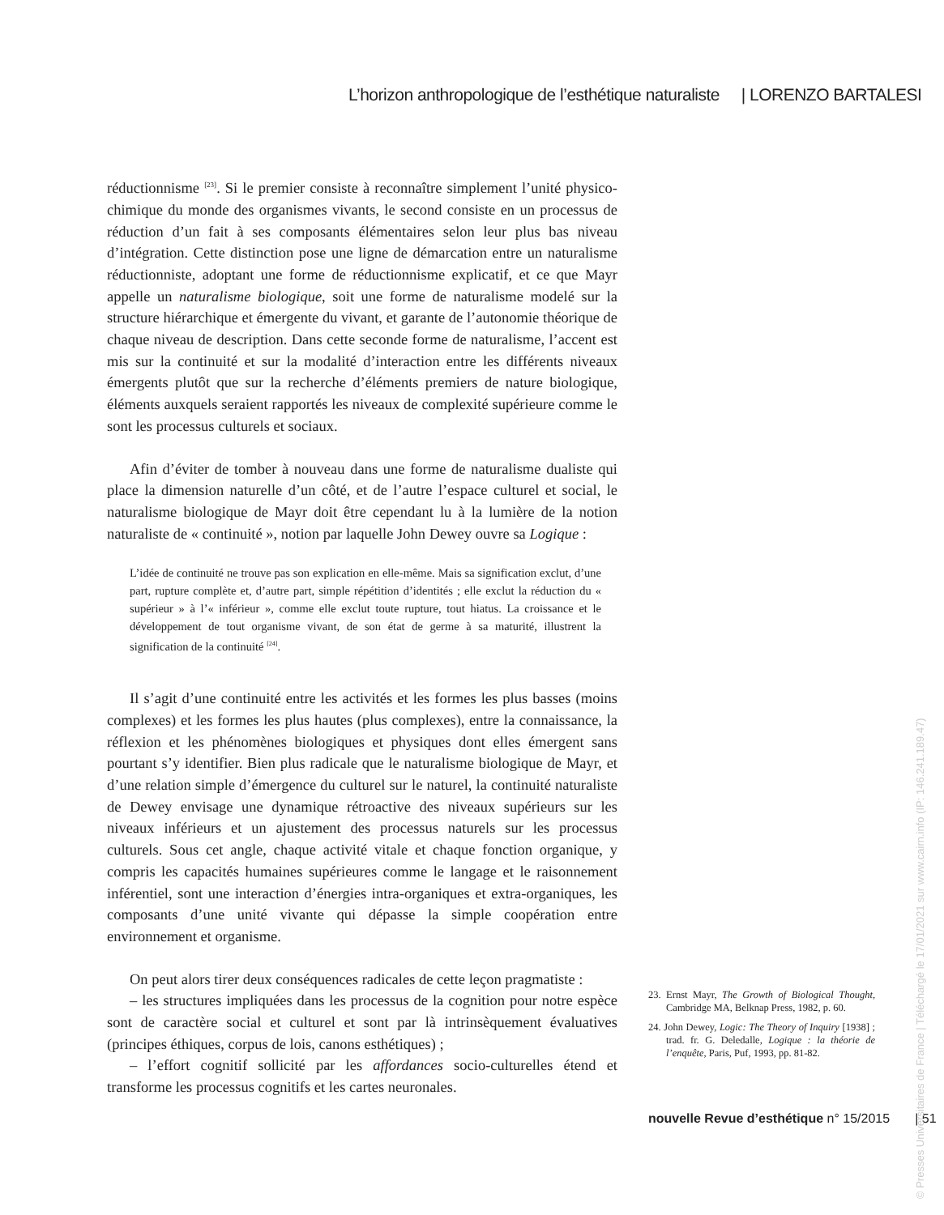L’horizon anthropologique de l’esthétique naturaliste | LORENZO BARTALESI
réductionnisme <sup>[23]</sup>. Si le premier consiste à reconnaître simplement l’unité physico-chimique du monde des organismes vivants, le second consiste en un processus de réduction d’un fait à ses composants élémentaires selon leur plus bas niveau d’intégration. Cette distinction pose une ligne de démarcation entre un naturalisme réductionniste, adoptant une forme de réductionnisme explicatif, et ce que Mayr appelle un naturalisme biologique, soit une forme de naturalisme modelé sur la structure hiérarchique et émergente du vivant, et garante de l’autonomie théorique de chaque niveau de description. Dans cette seconde forme de naturalisme, l’accent est mis sur la continuité et sur la modalité d’interaction entre les différents niveaux émergents plutôt que sur la recherche d’éléments premiers de nature biologique, éléments auxquels seraient rapportés les niveaux de complexité supérieure comme le sont les processus culturels et sociaux.
Afin d’éviter de tomber à nouveau dans une forme de naturalisme dualiste qui place la dimension naturelle d’un côté, et de l’autre l’espace culturel et social, le naturalisme biologique de Mayr doit être cependant lu à la lumière de la notion naturaliste de « continuité », notion par laquelle John Dewey ouvre sa Logique :
L’idée de continuité ne trouve pas son explication en elle-même. Mais sa signification exclut, d’une part, rupture complète et, d’autre part, simple répétition d’identités ; elle exclut la réduction du « supérieur » à l’« inférieur », comme elle exclut toute rupture, tout hiatus. La croissance et le développement de tout organisme vivant, de son état de germe à sa maturité, illustrent la signification de la continuité <sup>[24]</sup>.
Il s’agit d’une continuité entre les activités et les formes les plus basses (moins complexes) et les formes les plus hautes (plus complexes), entre la connaissance, la réflexion et les phénomènes biologiques et physiques dont elles émergent sans pourtant s’y identifier. Bien plus radicale que le naturalisme biologique de Mayr, et d’une relation simple d’émergence du culturel sur le naturel, la continuité naturaliste de Dewey envisage une dynamique rétroactive des niveaux supérieurs sur les niveaux inférieurs et un ajustement des processus naturels sur les processus culturels. Sous cet angle, chaque activité vitale et chaque fonction organique, y compris les capacités humaines supérieures comme le langage et le raisonnement inférentiel, sont une interaction d’énergies intra-organiques et extra-organiques, les composants d’une unité vivante qui dépasse la simple coopération entre environnement et organisme.
On peut alors tirer deux conséquences radicales de cette leçon pragmatiste :
– les structures impliquées dans les processus de la cognition pour notre espèce sont de caractère social et culturel et sont par là intrinsèquement évaluatives (principes éthiques, corpus de lois, canons esthétiques) ;
– l’effort cognitif sollicité par les affordances socio-culturelles étend et transforme les processus cognitifs et les cartes neuronales.
23. Ernst Mayr, The Growth of Biological Thought, Cambridge MA, Belknap Press, 1982, p. 60.
24. John Dewey, Logic: The Theory of Inquiry [1938] ; trad. fr. G. Deledalle, Logique : la théorie de l’enquête, Paris, Puf, 1993, pp. 81-82.
nouvelle Revue d’esthétique n° 15/2015 | 51
© Presses Universitaires de France | Téléchargé le 17/01/2021 sur www.cairn.info (IP: 146.241.189.47)